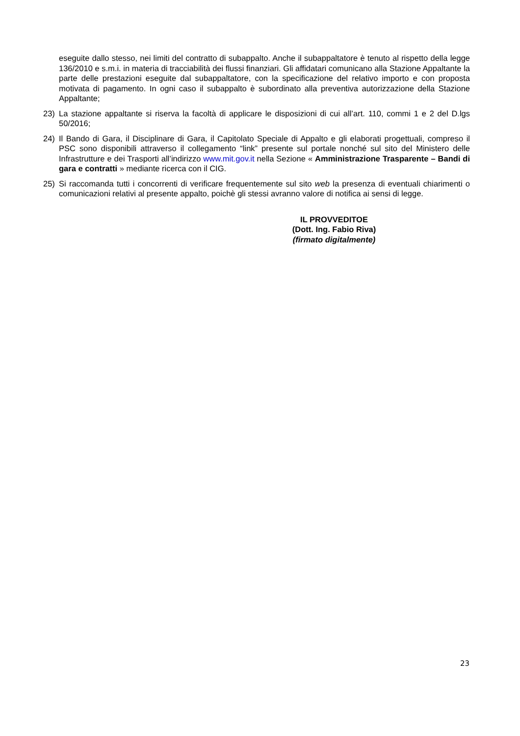eseguite dallo stesso, nei limiti del contratto di subappalto. Anche il subappaltatore è tenuto al rispetto della legge 136/2010 e s.m.i. in materia di tracciabilità dei flussi finanziari. Gli affidatari comunicano alla Stazione Appaltante la parte delle prestazioni eseguite dal subappaltatore, con la specificazione del relativo importo e con proposta motivata di pagamento. In ogni caso il subappalto è subordinato alla preventiva autorizzazione della Stazione Appaltante;
23) La stazione appaltante si riserva la facoltà di applicare le disposizioni di cui all’art. 110, commi 1 e 2 del D.lgs 50/2016;
24) Il Bando di Gara, il Disciplinare di Gara, il Capitolato Speciale di Appalto e gli elaborati progettuali, compreso il PSC sono disponibili attraverso il collegamento “link” presente sul portale nonché sul sito del Ministero delle Infrastrutture e dei Trasporti all’indirizzo www.mit.gov.it nella Sezione « Amministrazione Trasparente – Bandi di gara e contratti » mediante ricerca con il CIG.
25) Si raccomanda tutti i concorrenti di verificare frequentemente sul sito web la presenza di eventuali chiarimenti o comunicazioni relativi al presente appalto, poichè gli stessi avranno valore di notifica ai sensi di legge.
IL PROVVEDITOE
(Dott. Ing. Fabio Riva)
(firmato digitalmente)
23